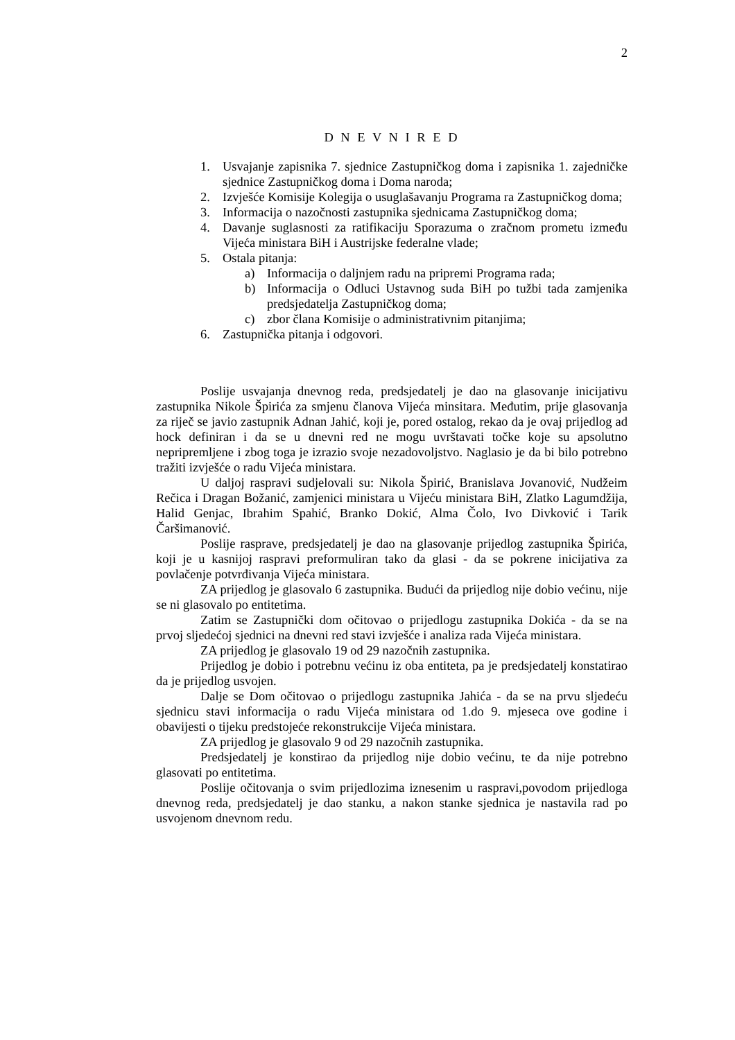2
D N E V N I R E D
1. Usvajanje zapisnika 7. sjednice Zastupničkog doma i zapisnika 1. zajedničke sjednice Zastupničkog doma i Doma naroda;
2. Izvješće Komisije Kolegija o usuglašavanju Programa ra Zastupničkog doma;
3. Informacija o nazočnosti zastupnika sjednicama Zastupničkog doma;
4. Davanje suglasnosti za ratifikaciju Sporazuma o zračnom prometu između Vijeća ministara BiH i Austrijske federalne vlade;
5. Ostala pitanja:
a) Informacija o daljnjem radu na pripremi Programa rada;
b) Informacija o Odluci Ustavnog suda BiH po tužbi tada zamjenika predsjedatelja Zastupničkog doma;
c) zbor člana Komisije o administrativnim pitanjima;
6. Zastupnička pitanja i odgovori.
Poslije usvajanja dnevnog reda, predsjedatelj je dao na glasovanje inicijativu zastupnika Nikole Špirića za smjenu članova Vijeća minsitara. Međutim, prije glasovanja za riječ se javio zastupnik Adnan Jahić, koji je, pored ostalog, rekao da je ovaj prijedlog ad hock definiran i da se u dnevni red ne mogu uvrštavati točke koje su apsolutno nepripremljene i zbog toga je izrazio svoje nezadovoljstvo. Naglasio je da bi bilo potrebno tražiti izvješće o radu Vijeća ministara.
U daljoj raspravi sudjelovali su: Nikola Špirić, Branislava Jovanović, Nudžeim Rečica i Dragan Božanić, zamjenici ministara u Vijeću ministara BiH, Zlatko Lagumdžija, Halid Genjac, Ibrahim Spahić, Branko Dokić, Alma Čolo, Ivo Divković i Tarik Čaršimanović.
Poslije rasprave, predsjedatelj je dao na glasovanje prijedlog zastupnika Špirića, koji je u kasnijoj raspravi preformuliran tako da glasi - da se pokrene inicijativa za povlačenje potvrđivanja Vijeća ministara.
ZA prijedlog je glasovalo 6 zastupnika. Budući da prijedlog nije dobio većinu, nije se ni glasovalo po entitetima.
Zatim se Zastupnički dom očitovao o prijedlogu zastupnika Dokića - da se na prvoj sljedećoj sjednici na dnevni red stavi izvješće i analiza rada Vijeća ministara.
ZA prijedlog je glasovalo 19 od 29 nazočnih zastupnika.
Prijedlog je dobio i potrebnu većinu iz oba entiteta, pa je predsjedatelj konstatirao da je prijedlog usvojen.
Dalje se Dom očitovao o prijedlogu zastupnika Jahića - da se na prvu sljedeću sjednicu stavi informacija o radu Vijeća ministara od 1.do 9. mjeseca ove godine i obavijesti o tijeku predstojeće rekonstrukcije Vijeća ministara.
ZA prijedlog je glasovalo 9 od 29 nazočnih zastupnika.
Predsjedatelj je konstirao da prijedlog nije dobio većinu, te da nije potrebno glasovati po entitetima.
Poslije očitovanja o svim prijedlozima iznesenim u raspravi,povodom prijedloga dnevnog reda, predsjedatelj je dao stanku, a nakon stanke sjednica je nastavila rad po usvojenom dnevnom redu.